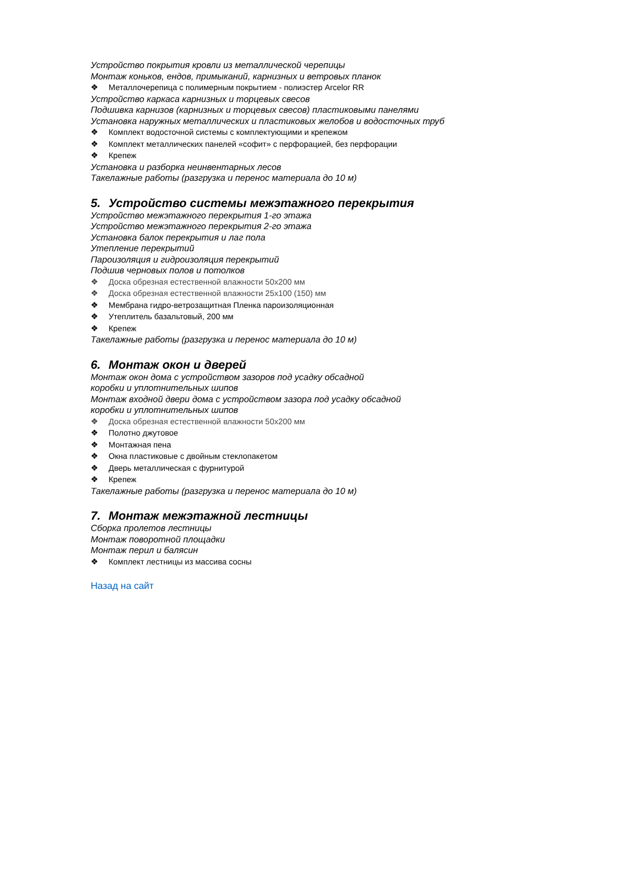Устройство покрытия кровли из металлической черепицы
Монтаж коньков, ендов, примыканий, карнизных и ветровых планок
❖ Металлочерепица с полимерным покрытием - полиэстер Arcelor RR
Устройство каркаса карнизных и торцевых свесов
Подшивка карнизов (карнизных и торцевых свесов) пластиковыми панелями
Установка наружных металлических и пластиковых желобов и водосточных труб
❖ Комплект водосточной системы с комплектующими и крепежом
❖ Комплект металлических панелей «софит» с перфорацией, без перфорации
❖ Крепеж
Установка и разборка неинвентарных лесов
Такелажные работы (разгрузка и перенос материала до 10 м)
5. Устройство системы межэтажного перекрытия
Устройство межэтажного перекрытия 1-го этажа
Устройство межэтажного перекрытия 2-го этажа
Установка балок перекрытия и лаг пола
Утепление перекрытий
Пароизоляция и гидроизоляция перекрытий
Подшив черновых полов и потолков
❖ Доска обрезная естественной влажности 50х200 мм
❖ Доска обрезная естественной влажности 25х100 (150) мм
❖ Мембрана гидро-ветрозащитная Пленка пароизоляционная
❖ Утеплитель базальтовый, 200 мм
❖ Крепеж
Такелажные работы (разгрузка и перенос материала до 10 м)
6. Монтаж окон и дверей
Монтаж окон дома с устройством зазоров под усадку обсадной
коробки и уплотнительных шипов
Монтаж входной двери дома с устройством зазора под усадку обсадной
коробки и уплотнительных шипов
❖ Доска обрезная естественной влажности 50х200 мм
❖ Полотно джутовое
❖ Монтажная пена
❖ Окна пластиковые с двойным стеклопакетом
❖ Дверь металлическая с фурнитурой
❖ Крепеж
Такелажные работы (разгрузка и перенос материала до 10 м)
7. Монтаж межэтажной лестницы
Сборка пролетов лестницы
Монтаж поворотной площадки
Монтаж перил и балясин
❖ Комплект лестницы из массива сосны
Назад на сайт